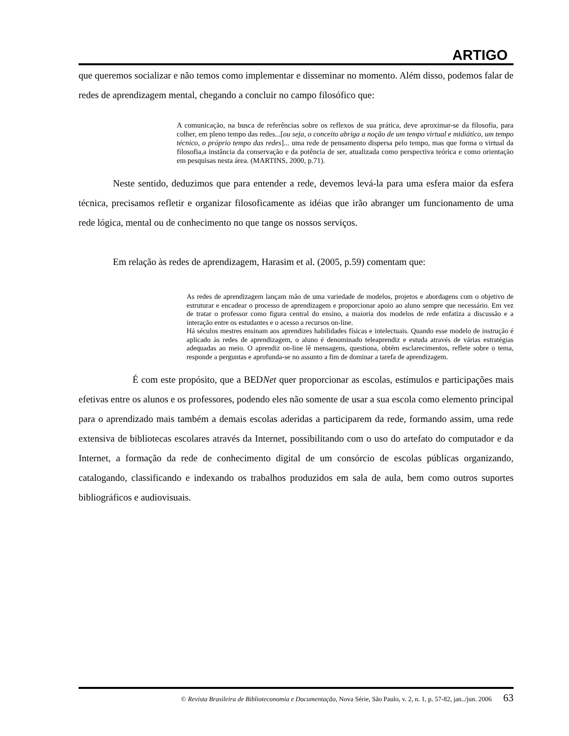ARTIGO
que queremos socializar e não temos como implementar e disseminar no momento. Além disso, podemos falar de redes de aprendizagem mental, chegando a concluir no campo filosófico que:
A comunicação, na busca de referências sobre os reflexos de sua prática, deve aproximar-se da filosofia, para colher, em pleno tempo das redes...[ou seja, o conceito abriga a noção de um tempo virtual e midiático, um tempo técnico, o próprio tempo das redes]... uma rede de pensamento dispersa pelo tempo, mas que forma o virtual da filosofia,a instância da conservação e da potência de ser, atualizada como perspectiva teórica e como orientação em pesquisas nesta área. (MARTINS, 2000, p.71).
Neste sentido, deduzimos que para entender a rede, devemos levá-la para uma esfera maior da esfera técnica, precisamos refletir e organizar filosoficamente as idéias que irão abranger um funcionamento de uma rede lógica, mental ou de conhecimento no que tange os nossos serviços.
Em relação às redes de aprendizagem, Harasim et al. (2005, p.59) comentam que:
As redes de aprendizagem lançam mão de uma variedade de modelos, projetos e abordagens com o objetivo de estruturar e encadear o processo de aprendizagem e proporcionar apoio ao aluno sempre que necessário. Em vez de tratar o professor como figura central do ensino, a maioria dos modelos de rede enfatiza a discussão e a interação entre os estudantes e o acesso a recursos on-line.
Há séculos mestres ensinam aos aprendizes habilidades físicas e intelectuais. Quando esse modelo de instrução é aplicado às redes de aprendizagem, o aluno é denominado teleaprendiz e estuda através de várias estratégias adequadas ao meio. O aprendiz on-line lê mensagens, questiona, obtém esclarecimentos, reflete sobre o tema, responde a perguntas e aprofunda-se no assunto a fim de dominar a tarefa de aprendizagem.
É com este propósito, que a BEDNet quer proporcionar as escolas, estímulos e participações mais efetivas entre os alunos e os professores, podendo eles não somente de usar a sua escola como elemento principal para o aprendizado mais também a demais escolas aderidas a participarem da rede, formando assim, uma rede extensiva de bibliotecas escolares através da Internet, possibilitando com o uso do artefato do computador e da Internet, a formação da rede de conhecimento digital de um consórcio de escolas públicas organizando, catalogando, classificando e indexando os trabalhos produzidos em sala de aula, bem como outros suportes bibliográficos e audiovisuais.
© Revista Brasileira de Biblioteconomia e Documentação, Nova Série, São Paulo, v. 2, n. 1, p. 57-82, jan../jun. 2006 63